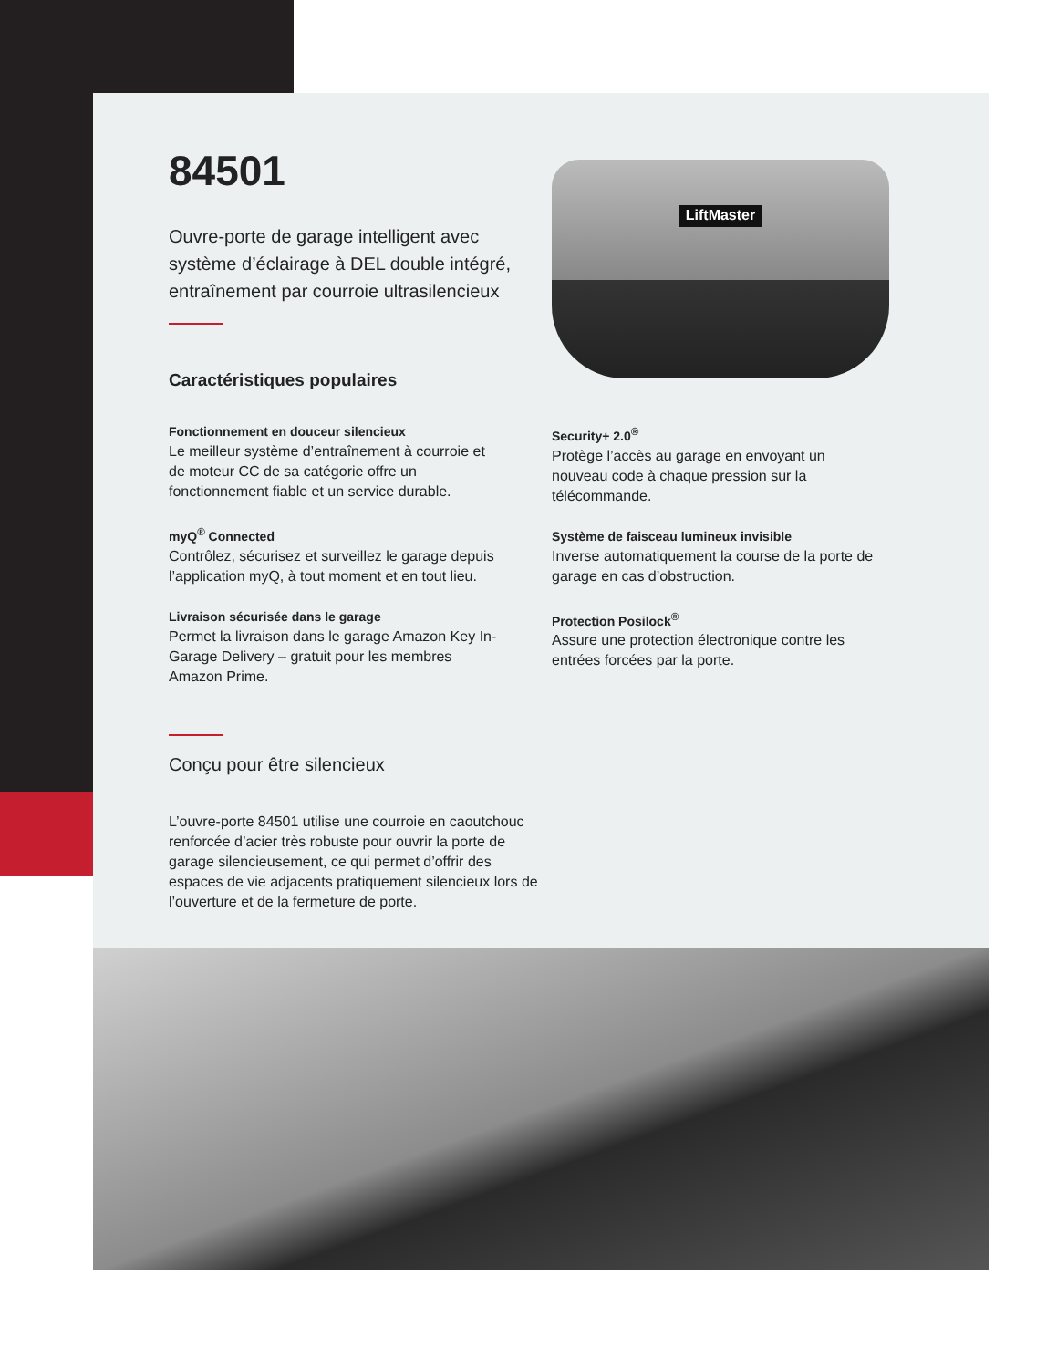LiftMaster
84501
Ouvre-porte de garage intelligent avec système d’éclairage à DEL double intégré, entraînement par courroie ultrasilencieux
Caractéristiques populaires
Fonctionnement en douceur silencieux
Le meilleur système d’entraînement à courroie et de moteur CC de sa catégorie offre un fonctionnement fiable et un service durable.
myQ<sup>®</sup> Connected
Contrôlez, sécurisez et surveillez le garage depuis l’application myQ, à tout moment et en tout lieu.
Livraison sécurisée dans le garage
Permet la livraison dans le garage Amazon Key In-Garage Delivery – gratuit pour les membres Amazon Prime.
Security+ 2.0<sup>®</sup>
Protège l’accès au garage en envoyant un nouveau code à chaque pression sur la télécommande.
Système de faisceau lumineux invisible
Inverse automatiquement la course de la porte de garage en cas d’obstruction.
Protection Posilock<sup>®</sup>
Assure une protection électronique contre les entrées forcées par la porte.
Conçu pour être silencieux
L’ouvre-porte 84501 utilise une courroie en caoutchouc renforcée d’acier très robuste pour ouvrir la porte de garage silencieusement, ce qui permet d’offrir des espaces de vie adjacents pratiquement silencieux lors de l’ouverture et de la fermeture de porte.